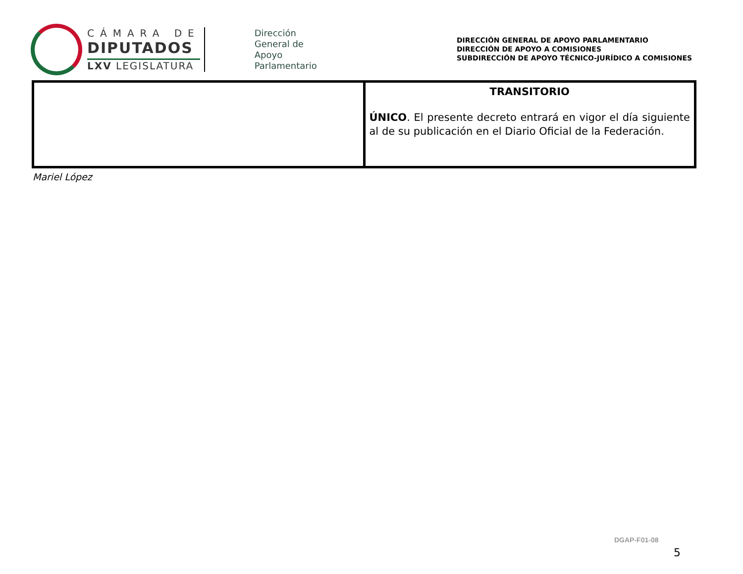CÁMARA DE
DIPUTADOS
LXV LEGISLATURA
Dirección
General de
Apoyo
Parlamentario
DIRECCIÓN GENERAL DE APOYO PARLAMENTARIO
DIRECCIÓN DE APOYO A COMISIONES
SUBDIRECCIÓN DE APOYO TÉCNICO-JURÍDICO A COMISIONES
| | TRANSITORIO ÚNICO . El presente decreto entrará en vigor el día siguiente al de su publicación en el Diario Oficial de la Federación. |
Mariel López
DGAP-F01-08
5